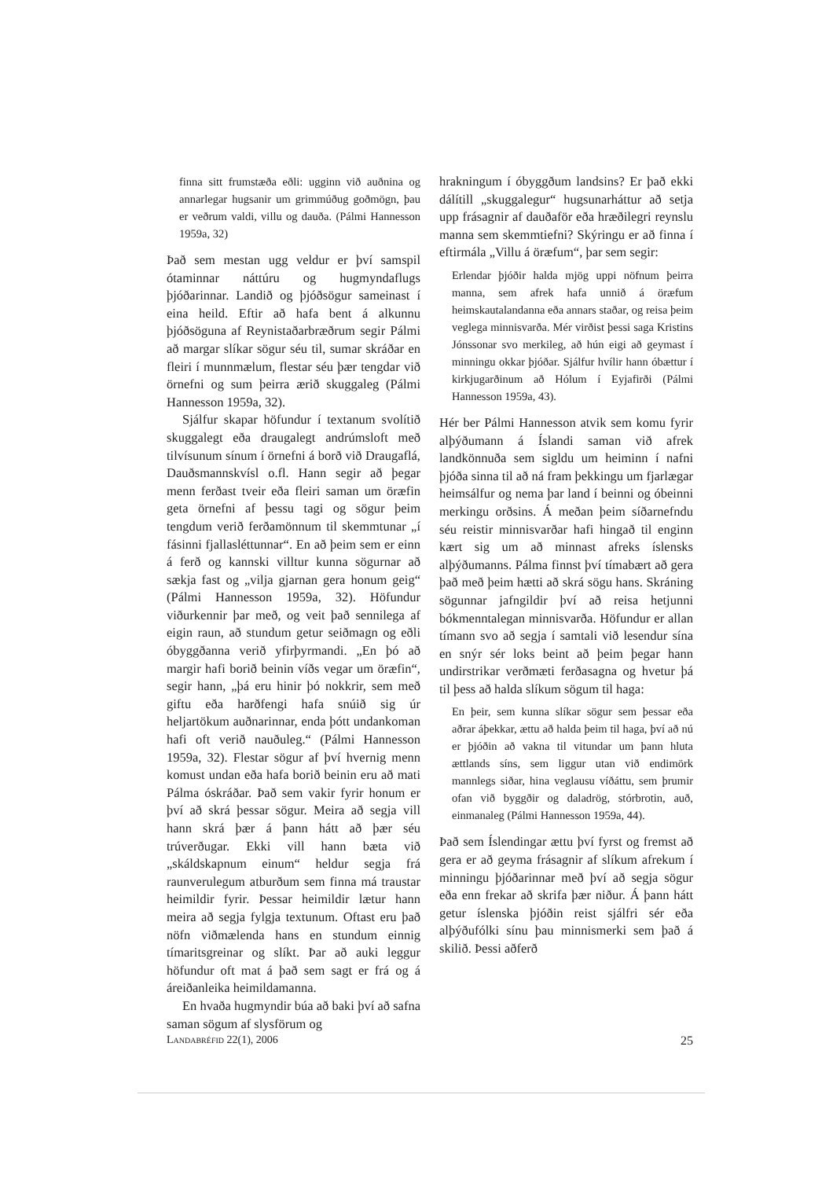finna sitt frumstæða eðli: ugginn við auðnina og annarlegar hugsanir um grimmúðug goðmögn, þau er veðrum valdi, villu og dauða. (Pálmi Hannesson 1959a, 32)
Það sem mestan ugg veldur er því samspil ótaminnar náttúru og hugmyndaflugs þjóðarinnar. Landið og þjóðsögur sameinast í eina heild. Eftir að hafa bent á alkunnu þjóðsöguna af Reynistaðarbræðrum segir Pálmi að margar slíkar sögur séu til, sumar skráðar en fleiri í munnmælum, flestar séu þær tengdar við örnefni og sum þeirra ærið skuggaleg (Pálmi Hannesson 1959a, 32).
Sjálfur skapar höfundur í textanum svolítið skuggalegt eða draugalegt andrúmsloft með tilvísunum sínum í örnefni á borð við Draugaflá, Dauðsmannskvísl o.fl. Hann segir að þegar menn ferðast tveir eða fleiri saman um öræfin geta örnefni af þessu tagi og sögur þeim tengdum verið ferðamönnum til skemmtunar „í fásinni fjallasléttunnar“. En að þeim sem er einn á ferð og kannski villtur kunna sögurnar að sækja fast og „vilja gjarnan gera honum geig“ (Pálmi Hannesson 1959a, 32). Höfundur viðurkennir þar með, og veit það sennilega af eigin raun, að stundum getur seiðmagn og eðli óbyggðanna verið yfirþyrmandi. „En þó að margir hafi borið beinin víðs vegar um öræfin“, segir hann, „þá eru hinir þó nokkrir, sem með giftu eða harðfengi hafa snúið sig úr heljartökum auðnarinnar, enda þótt undankoman hafi oft verið nauðuleg.“ (Pálmi Hannesson 1959a, 32). Flestar sögur af því hvernig menn komust undan eða hafa borið beinin eru að mati Pálma óskráðar. Það sem vakir fyrir honum er því að skrá þessar sögur. Meira að segja vill hann skrá þær á þann hátt að þær séu trúverðugar. Ekki vill hann bæta við „skáldskapnum einum“ heldur segja frá raunverulegum atburðum sem finna má traustar heimildir fyrir. Þessar heimildir lætur hann meira að segja fylgja textunum. Oftast eru það nöfn viðmælenda hans en stundum einnig tímaritsgreinar og slíkt. Þar að auki leggur höfundur oft mat á það sem sagt er frá og á áreiðanleika heimildamanna.
En hvaða hugmyndir búa að baki því að safna saman sögum af slysförum og
hrakningum í óbyggðum landsins? Er það ekki dálítill „skuggalegur“ hugsunarháttur að setja upp frásagnir af dauðaför eða hræðilegri reynslu manna sem skemmtiefni? Skýringu er að finna í eftirmála „Villu á öræfum“, þar sem segir:
Erlendar þjóðir halda mjög uppi nöfnum þeirra manna, sem afrek hafa unnið á öræfum heimskautalandanna eða annars staðar, og reisa þeim veglega minnisvarða. Mér virðist þessi saga Kristins Jónssonar svo merkileg, að hún eigi að geymast í minningu okkar þjóðar. Sjálfur hvílir hann óbættur í kirkjugarðinum að Hólum í Eyjafirði (Pálmi Hannesson 1959a, 43).
Hér ber Pálmi Hannesson atvik sem komu fyrir alþýðumann á Íslandi saman við afrek landkönnuða sem sigldu um heiminn í nafni þjóða sinna til að ná fram þekkingu um fjarlægar heimsálfur og nema þar land í beinni og óbeinni merkingu orðsins. Á meðan þeim síðarnefndu séu reistir minnisvarðar hafi hingað til enginn kært sig um að minnast afreks íslensks alþýðumanns. Pálma finnst því tímabært að gera það með þeim hætti að skrá sögu hans. Skráning sögunnar jafngildir því að reisa hetjunni bókmenntalegan minnisvarða. Höfundur er allan tímann svo að segja í samtali við lesendur sína en snýr sér loks beint að þeim þegar hann undirstrikar verðmæti ferðasagna og hvetur þá til þess að halda slíkum sögum til haga:
En þeir, sem kunna slíkar sögur sem þessar eða aðrar áþekkar, ættu að halda þeim til haga, því að nú er þjóðin að vakna til vitundar um þann hluta ættlands síns, sem liggur utan við endimörk mannlegs siðar, hina veglausu víðáttu, sem þrumir ofan við byggðir og daladrög, stórbrotin, auð, einmanaleg (Pálmi Hannesson 1959a, 44).
Það sem Íslendingar ættu því fyrst og fremst að gera er að geyma frásagnir af slíkum afrekum í minningu þjóðarinnar með því að segja sögur eða enn frekar að skrifa þær niður. Á þann hátt getur íslenska þjóðin reist sjálfri sér eða alþýðufólki sínu þau minnismerki sem það á skilið. Þessi aðferð
LANDABRÉFID 22(1), 2006 25